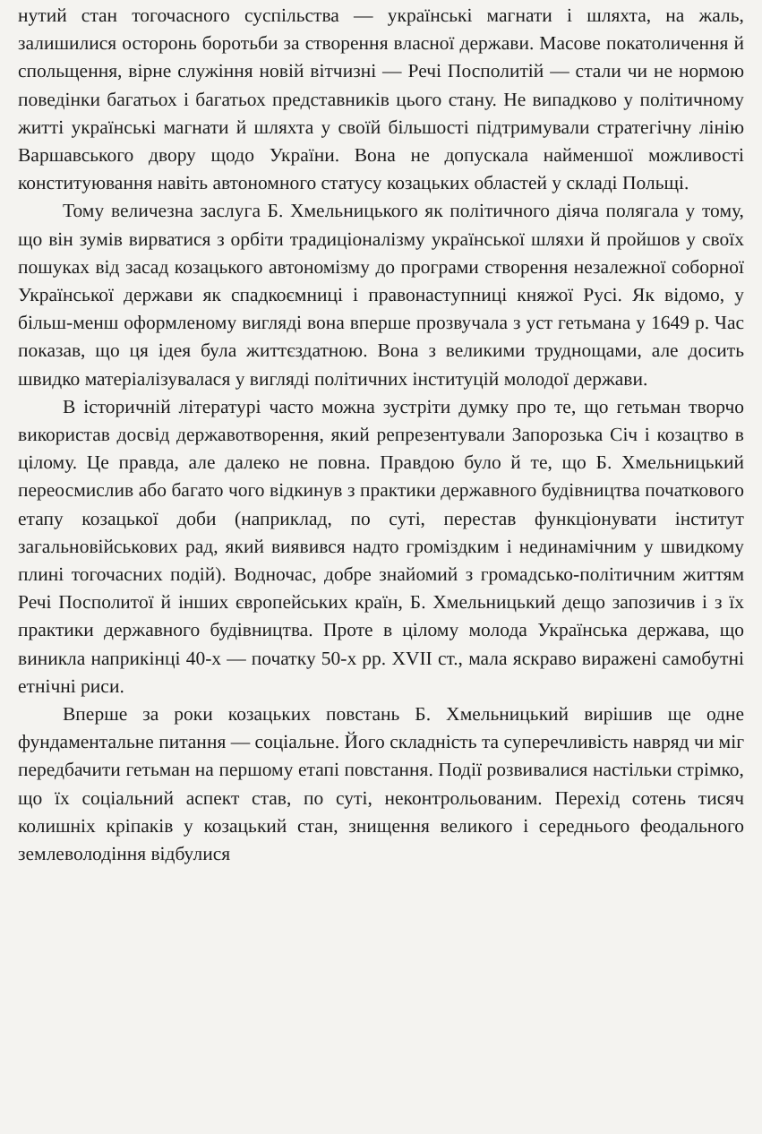нутий стан тогочасного суспільства — українські магнати і шляхта, на жаль, залишилися осторонь боротьби за створення власної держави. Масове покатоличення й спольщення, вірне служіння новій вітчизні — Речі Посполитій — стали чи не нормою поведінки багатьох і багатьох представників цього стану. Не випадково у політичному житті українські магнати й шляхта у своїй більшості підтримували стратегічну лінію Варшавського двору щодо України. Вона не допускала найменшої можливості конституювання навіть автономного статусу козацьких областей у складі Польщі.
Тому величезна заслуга Б. Хмельницького як політичного діяча полягала у тому, що він зумів вирватися з орбіти традиціоналізму української шляхи й пройшов у своїх пошуках від засад козацького автономізму до програми створення незалежної соборної Української держави як спадкоємниці і правонаступниці княжої Русі. Як відомо, у більш-менш оформленому вигляді вона вперше прозвучала з уст гетьмана у 1649 р. Час показав, що ця ідея була життєздатною. Вона з великими труднощами, але досить швидко матеріалізувалася у вигляді політичних інституцій молодої держави.
В історичній літературі часто можна зустріти думку про те, що гетьман творчо використав досвід державотворення, який репрезентували Запорозька Січ і козацтво в цілому. Це правда, але далеко не повна. Правдою було й те, що Б. Хмельницький переосмислив або багато чого відкинув з практики державного будівництва початкового етапу козацької доби (наприклад, по суті, перестав функціонувати інститут загальновійськових рад, який виявився надто громіздким і нединамічним у швидкому плині тогочасних подій). Водночас, добре знайомий з громадсько-політичним життям Речі Посполитої й інших європейських країн, Б. Хмельницький дещо запозичив і з їх практики державного будівництва. Проте в цілому молода Українська держава, що виникла наприкінці 40-х — початку 50-х рр. XVII ст., мала яскраво виражені самобутні етнічні риси.
Вперше за роки козацьких повстань Б. Хмельницький вирішив ще одне фундаментальне питання — соціальне. Його складність та суперечливість навряд чи міг передбачити гетьман на першому етапі повстання. Події розвивалися настільки стрімко, що їх соціальний аспект став, по суті, неконтрольованим. Перехід сотень тисяч колишніх кріпаків у козацький стан, знищення великого і середнього феодального землеволодіння відбулися